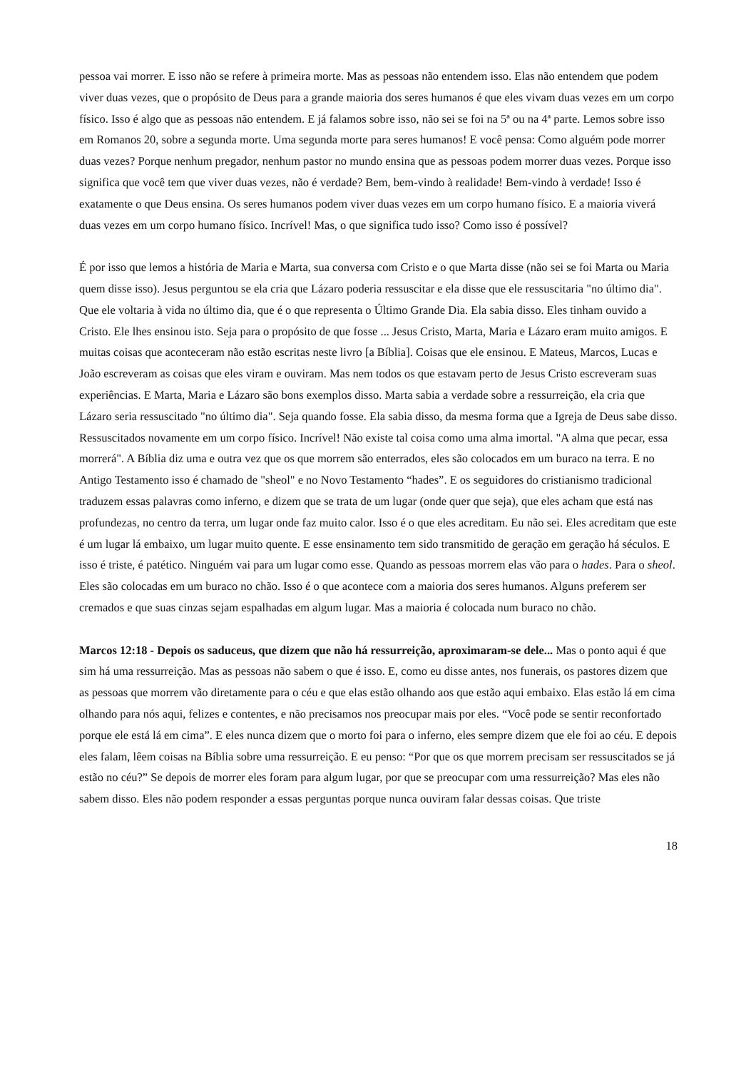pessoa vai morrer. E isso não se refere à primeira morte. Mas as pessoas não entendem isso. Elas não entendem que podem viver duas vezes, que o propósito de Deus para a grande maioria dos seres humanos é que eles vivam duas vezes em um corpo físico. Isso é algo que as pessoas não entendem. E já falamos sobre isso, não sei se foi na 5ª ou na 4ª parte. Lemos sobre isso em Romanos 20, sobre a segunda morte. Uma segunda morte para seres humanos! E você pensa: Como alguém pode morrer duas vezes? Porque nenhum pregador, nenhum pastor no mundo ensina que as pessoas podem morrer duas vezes. Porque isso significa que você tem que viver duas vezes, não é verdade? Bem, bem-vindo à realidade! Bem-vindo à verdade! Isso é exatamente o que Deus ensina. Os seres humanos podem viver duas vezes em um corpo humano físico. E a maioria viverá duas vezes em um corpo humano físico. Incrível! Mas, o que significa tudo isso? Como isso é possível?
É por isso que lemos a história de Maria e Marta, sua conversa com Cristo e o que Marta disse (não sei se foi Marta ou Maria quem disse isso). Jesus perguntou se ela cria que Lázaro poderia ressuscitar e ela disse que ele ressuscitaria "no último dia". Que ele voltaria à vida no último dia, que é o que representa o Último Grande Dia. Ela sabia disso. Eles tinham ouvido a Cristo. Ele lhes ensinou isto. Seja para o propósito de que fosse ... Jesus Cristo, Marta, Maria e Lázaro eram muito amigos. E muitas coisas que aconteceram não estão escritas neste livro [a Bíblia]. Coisas que ele ensinou. E Mateus, Marcos, Lucas e João escreveram as coisas que eles viram e ouviram. Mas nem todos os que estavam perto de Jesus Cristo escreveram suas experiências. E Marta, Maria e Lázaro são bons exemplos disso. Marta sabia a verdade sobre a ressurreição, ela cria que Lázaro seria ressuscitado "no último dia". Seja quando fosse. Ela sabia disso, da mesma forma que a Igreja de Deus sabe disso. Ressuscitados novamente em um corpo físico. Incrível! Não existe tal coisa como uma alma imortal. "A alma que pecar, essa morrerá". A Bíblia diz uma e outra vez que os que morrem são enterrados, eles são colocados em um buraco na terra. E no Antigo Testamento isso é chamado de "sheol" e no Novo Testamento “hades”. E os seguidores do cristianismo tradicional traduzem essas palavras como inferno, e dizem que se trata de um lugar (onde quer que seja), que eles acham que está nas profundezas, no centro da terra, um lugar onde faz muito calor. Isso é o que eles acreditam. Eu não sei. Eles acreditam que este é um lugar lá embaixo, um lugar muito quente. E esse ensinamento tem sido transmitido de geração em geração há séculos. E isso é triste, é patético. Ninguém vai para um lugar como esse. Quando as pessoas morrem elas vão para o hades. Para o sheol. Eles são colocadas em um buraco no chão. Isso é o que acontece com a maioria dos seres humanos. Alguns preferem ser cremados e que suas cinzas sejam espalhadas em algum lugar. Mas a maioria é colocada num buraco no chão.
Marcos 12:18 - Depois os saduceus, que dizem que não há ressurreição, aproximaram-se dele... Mas o ponto aqui é que sim há uma ressurreição. Mas as pessoas não sabem o que é isso. E, como eu disse antes, nos funerais, os pastores dizem que as pessoas que morrem vão diretamente para o céu e que elas estão olhando aos que estão aqui embaixo. Elas estão lá em cima olhando para nós aqui, felizes e contentes, e não precisamos nos preocupar mais por eles. “Você pode se sentir reconfortado porque ele está lá em cima”. E eles nunca dizem que o morto foi para o inferno, eles sempre dizem que ele foi ao céu. E depois eles falam, lêem coisas na Bíblia sobre uma ressurreição. E eu penso: “Por que os que morrem precisam ser ressuscitados se já estão no céu?” Se depois de morrer eles foram para algum lugar, por que se preocupar com uma ressurreição? Mas eles não sabem disso. Eles não podem responder a essas perguntas porque nunca ouviram falar dessas coisas. Que triste
18